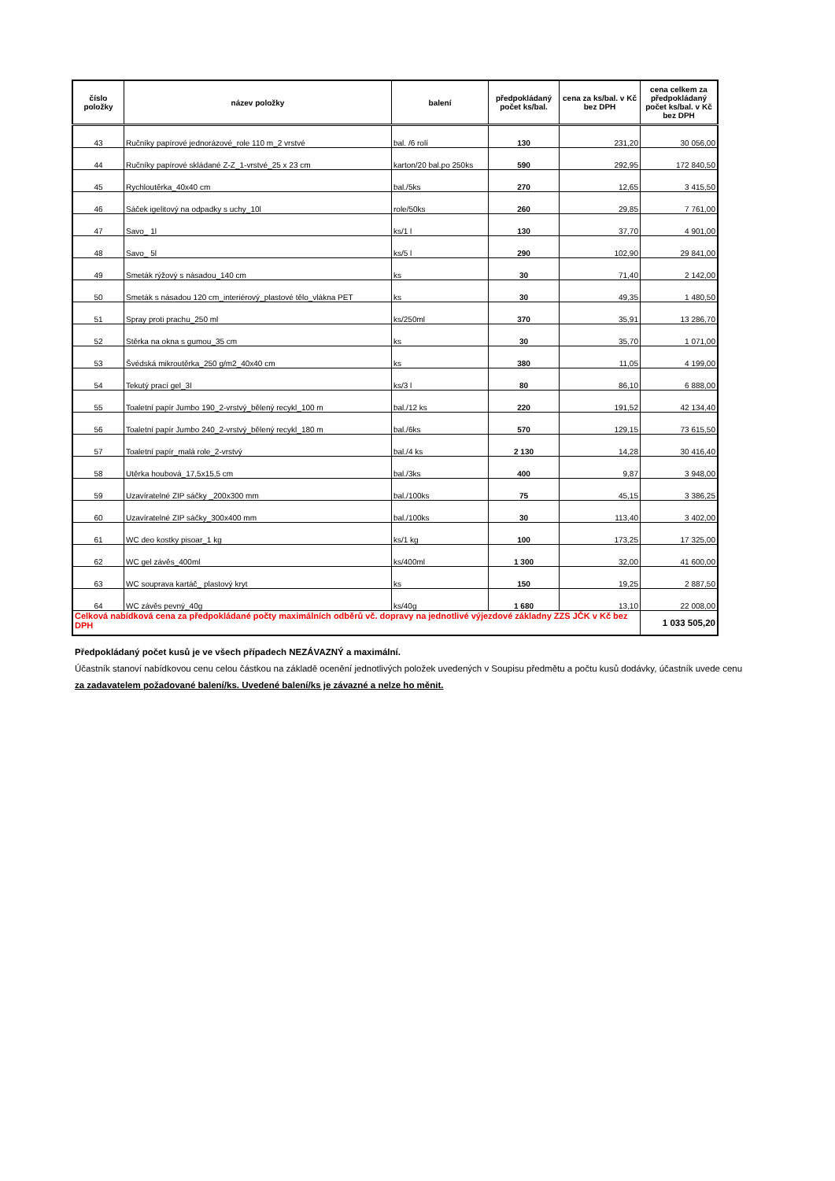| číslo položky | název položky | balení | předpokládaný počet ks/bal. | cena za ks/bal. v Kč bez DPH | cena celkem za předpokládaný počet ks/bal. v Kč bez DPH |
| --- | --- | --- | --- | --- | --- |
| 43 | Ručníky papírové jednorázové_role 110 m_2 vrstvé | bal. /6 rolí | 130 | 231,20 | 30 056,00 |
| 44 | Ručníky papírové skládané Z-Z_1-vrstvé_25 x 23 cm | karton/20 bal.po 250ks | 590 | 292,95 | 172 840,50 |
| 45 | Rychloutěrka_40x40 cm | bal./5ks | 270 | 12,65 | 3 415,50 |
| 46 | Sáček igelitový na odpadky s uchy_10l | role/50ks | 260 | 29,85 | 7 761,00 |
| 47 | Savo_ 1l | ks/1 l | 130 | 37,70 | 4 901,00 |
| 48 | Savo_ 5l | ks/5 l | 290 | 102,90 | 29 841,00 |
| 49 | Smeták rýžový s násadou_140 cm | ks | 30 | 71,40 | 2 142,00 |
| 50 | Smeták s násadou 120 cm_interiérový_plastové tělo_vlákna PET | ks | 30 | 49,35 | 1 480,50 |
| 51 | Spray proti prachu_250 ml | ks/250ml | 370 | 35,91 | 13 286,70 |
| 52 | Stěrka na okna s gumou_35 cm | ks | 30 | 35,70 | 1 071,00 |
| 53 | Švédská mikroutěrka_250 g/m2_40x40 cm | ks | 380 | 11,05 | 4 199,00 |
| 54 | Tekutý prací gel_3l | ks/3 l | 80 | 86,10 | 6 888,00 |
| 55 | Toaletní papír Jumbo 190_2-vrstvý_bělený recykl_100 m | bal./12 ks | 220 | 191,52 | 42 134,40 |
| 56 | Toaletní papír Jumbo 240_2-vrstvý_bělený recykl_180 m | bal./6ks | 570 | 129,15 | 73 615,50 |
| 57 | Toaletní papír_malá role_2-vrstvý | bal./4 ks | 2 130 | 14,28 | 30 416,40 |
| 58 | Utěrka houbová_17,5x15,5 cm | bal./3ks | 400 | 9,87 | 3 948,00 |
| 59 | Uzavíratelné ZIP sáčky _200x300 mm | bal./100ks | 75 | 45,15 | 3 386,25 |
| 60 | Uzavíratelné ZIP sáčky_300x400 mm | bal./100ks | 30 | 113,40 | 3 402,00 |
| 61 | WC deo kostky pisoar_1 kg | ks/1 kg | 100 | 173,25 | 17 325,00 |
| 62 | WC gel závěs_400ml | ks/400ml | 1 300 | 32,00 | 41 600,00 |
| 63 | WC souprava kartáč_ plastový kryt | ks | 150 | 19,25 | 2 887,50 |
| 64 | WC závěs pevný_40g | ks/40g | 1 680 | 13,10 | 22 008,00 |
| Celková nabídková cena za předpokládané počty maximálních odběrů vč. dopravy na jednotlivé výjezdové základny ZZS JČK v Kč bez DPH | | | | | 1 033 505,20 |
Předpokládaný počet kusů je ve všech případech NEZÁVAZNÝ a maximální.
Účastník stanoví nabídkovou cenu celou částkou na základě ocenění jednotlivých položek uvedených v Soupisu předmětu a počtu kusů dodávky, účastník uvede cenu za zadavatelem požadované balení/ks. Uvedené balení/ks je závazné a nelze ho měnit.